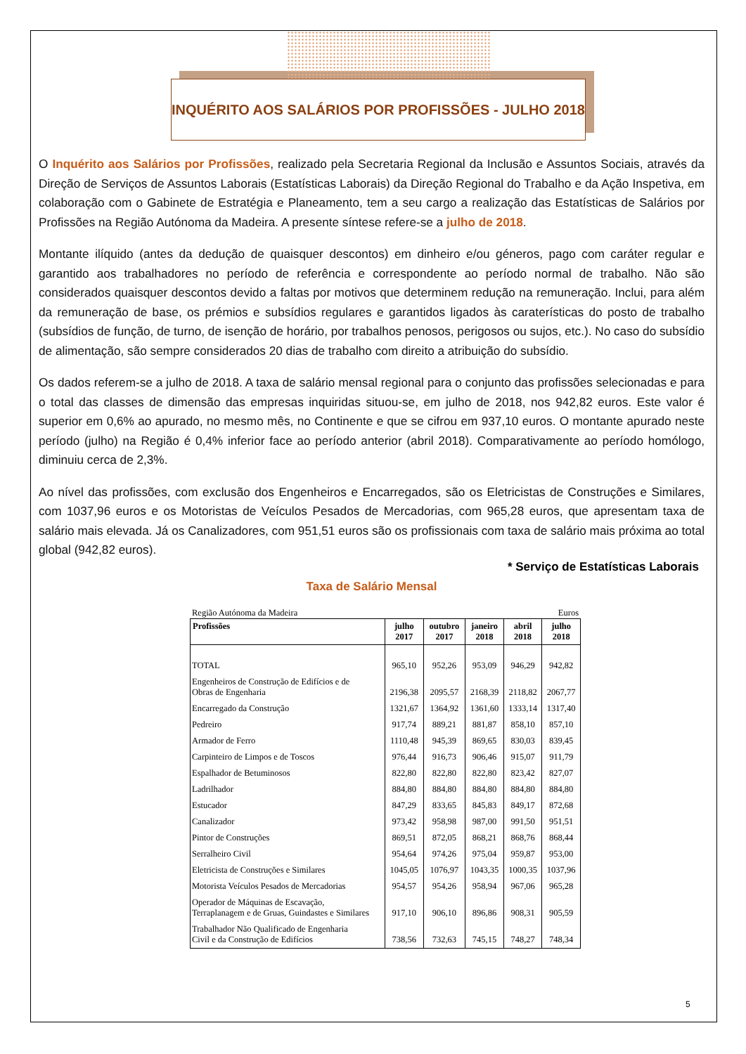INQUÉRITO AOS SALÁRIOS POR PROFISSÕES - JULHO 2018
O Inquérito aos Salários por Profissões, realizado pela Secretaria Regional da Inclusão e Assuntos Sociais, através da Direção de Serviços de Assuntos Laborais (Estatísticas Laborais) da Direção Regional do Trabalho e da Ação Inspetiva, em colaboração com o Gabinete de Estratégia e Planeamento, tem a seu cargo a realização das Estatísticas de Salários por Profissões na Região Autónoma da Madeira. A presente síntese refere-se a julho de 2018.
Montante ilíquido (antes da dedução de quaisquer descontos) em dinheiro e/ou géneros, pago com caráter regular e garantido aos trabalhadores no período de referência e correspondente ao período normal de trabalho. Não são considerados quaisquer descontos devido a faltas por motivos que determinem redução na remuneração. Inclui, para além da remuneração de base, os prémios e subsídios regulares e garantidos ligados às caraterísticas do posto de trabalho (subsídios de função, de turno, de isenção de horário, por trabalhos penosos, perigosos ou sujos, etc.). No caso do subsídio de alimentação, são sempre considerados 20 dias de trabalho com direito a atribuição do subsídio.
Os dados referem-se a julho de 2018. A taxa de salário mensal regional para o conjunto das profissões selecionadas e para o total das classes de dimensão das empresas inquiridas situou-se, em julho de 2018, nos 942,82 euros. Este valor é superior em 0,6% ao apurado, no mesmo mês, no Continente e que se cifrou em 937,10 euros. O montante apurado neste período (julho) na Região é 0,4% inferior face ao período anterior (abril 2018). Comparativamente ao período homólogo, diminuiu cerca de 2,3%.
Ao nível das profissões, com exclusão dos Engenheiros e Encarregados, são os Eletricistas de Construções e Similares, com 1037,96 euros e os Motoristas de Veículos Pesados de Mercadorias, com 965,28 euros, que apresentam taxa de salário mais elevada. Já os Canalizadores, com 951,51 euros são os profissionais com taxa de salário mais próxima ao total global (942,82 euros).
* Serviço de Estatísticas Laborais
Taxa de Salário Mensal
Região Autónoma da Madeira Euros
| Profissões | julho 2017 | outubro 2017 | janeiro 2018 | abril 2018 | julho 2018 |
| --- | --- | --- | --- | --- | --- |
| TOTAL | 965,10 | 952,26 | 953,09 | 946,29 | 942,82 |
| Engenheiros de Construção de Edifícios e de Obras de Engenharia | 2196,38 | 2095,57 | 2168,39 | 2118,82 | 2067,77 |
| Encarregado da Construção | 1321,67 | 1364,92 | 1361,60 | 1333,14 | 1317,40 |
| Pedreiro | 917,74 | 889,21 | 881,87 | 858,10 | 857,10 |
| Armador de Ferro | 1110,48 | 945,39 | 869,65 | 830,03 | 839,45 |
| Carpinteiro de Limpos e de Toscos | 976,44 | 916,73 | 906,46 | 915,07 | 911,79 |
| Espalhador de Betuminosos | 822,80 | 822,80 | 822,80 | 823,42 | 827,07 |
| Ladrilhador | 884,80 | 884,80 | 884,80 | 884,80 | 884,80 |
| Estucador | 847,29 | 833,65 | 845,83 | 849,17 | 872,68 |
| Canalizador | 973,42 | 958,98 | 987,00 | 991,50 | 951,51 |
| Pintor de Construções | 869,51 | 872,05 | 868,21 | 868,76 | 868,44 |
| Serralheiro Civil | 954,64 | 974,26 | 975,04 | 959,87 | 953,00 |
| Eletricista de Construções e Similares | 1045,05 | 1076,97 | 1043,35 | 1000,35 | 1037,96 |
| Motorista Veículos Pesados de Mercadorias | 954,57 | 954,26 | 958,94 | 967,06 | 965,28 |
| Operador de Máquinas de Escavação, Terraplanagem e de Gruas, Guindastes e Similares | 917,10 | 906,10 | 896,86 | 908,31 | 905,59 |
| Trabalhador Não Qualificado de Engenharia Civil e da Construção de Edifícios | 738,56 | 732,63 | 745,15 | 748,27 | 748,34 |
5